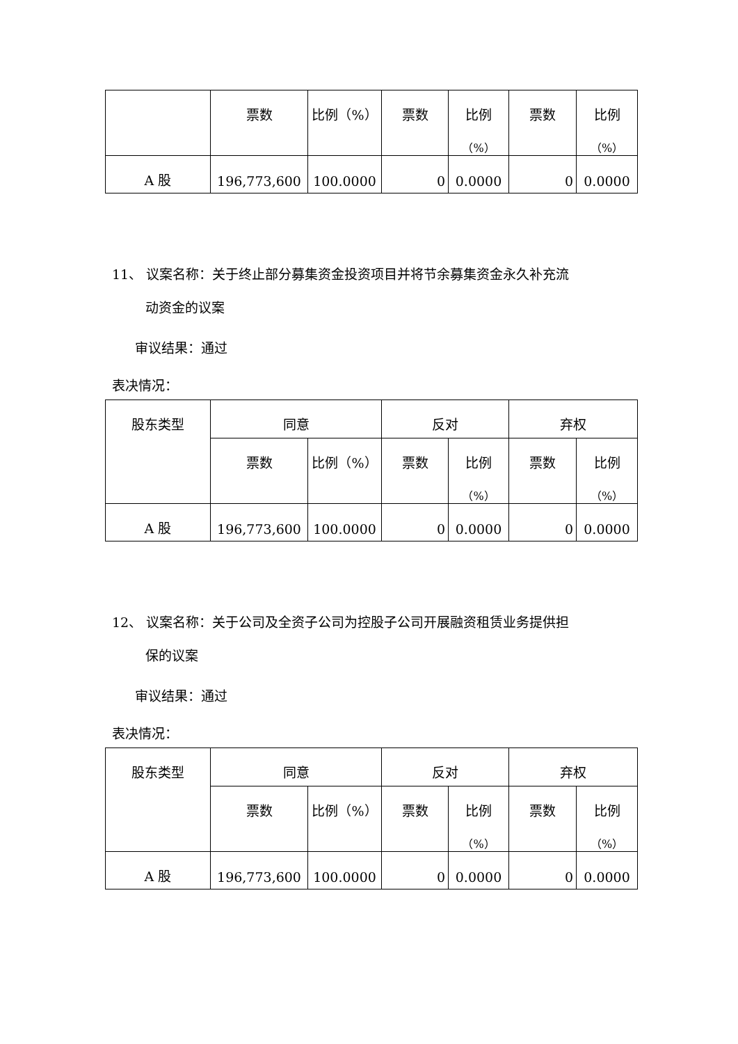| | 票数 | 比例（%） | 票数 | 比例 （%） | 票数 | 比例 （%） |
| A 股 | 196,773,600 | 100.0000 | 0 | 0.0000 | 0 | 0.0000 |
11、 议案名称：关于终止部分募集资金投资项目并将节余募集资金永久补充流
动资金的议案
审议结果：通过
表决情况：
| 股东类型 | 同意 | | 反对 | | 弃权 | |
| | 票数 | 比例（%） | 票数 | 比例 （%） | 票数 | 比例 （%） |
| A 股 | 196,773,600 | 100.0000 | 0 | 0.0000 | 0 | 0.0000 |
12、 议案名称：关于公司及全资子公司为控股子公司开展融资租赁业务提供担
保的议案
审议结果：通过
表决情况：
| 股东类型 | 同意 | | 反对 | | 弃权 | |
| | 票数 | 比例（%） | 票数 | 比例 （%） | 票数 | 比例 （%） |
| A 股 | 196,773,600 | 100.0000 | 0 | 0.0000 | 0 | 0.0000 |